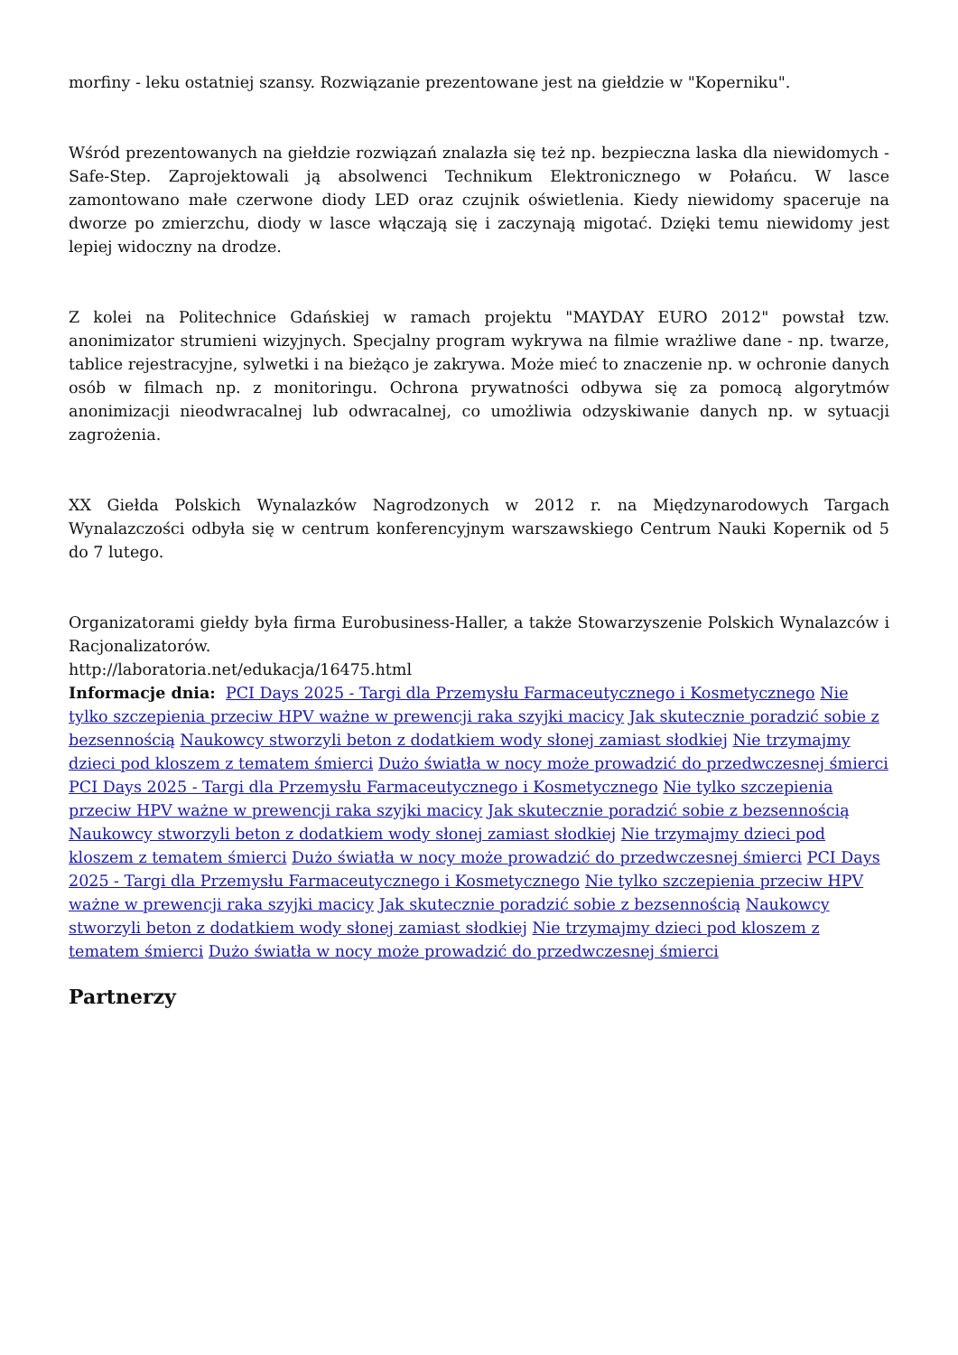morfiny - leku ostatniej szansy. Rozwiązanie prezentowane jest na giełdzie w "Koperniku".
Wśród prezentowanych na giełdzie rozwiązań znalazła się też np. bezpieczna laska dla niewidomych - Safe-Step. Zaprojektowali ją absolwenci Technikum Elektronicznego w Połańcu. W lasce zamontowano małe czerwone diody LED oraz czujnik oświetlenia. Kiedy niewidomy spaceruje na dworze po zmierzchu, diody w lasce włączają się i zaczynają migotać. Dzięki temu niewidomy jest lepiej widoczny na drodze.
Z kolei na Politechnice Gdańskiej w ramach projektu "MAYDAY EURO 2012" powstał tzw. anonimizator strumieni wizyjnych. Specjalny program wykrywa na filmie wrażliwe dane - np. twarze, tablice rejestracyjne, sylwetki i na bieżąco je zakrywa. Może mieć to znaczenie np. w ochronie danych osób w filmach np. z monitoringu. Ochrona prywatności odbywa się za pomocą algorytmów anonimizacji nieodwracalnej lub odwracalnej, co umożliwia odzyskiwanie danych np. w sytuacji zagrożenia.
XX Giełda Polskich Wynalazków Nagrodzonych w 2012 r. na Międzynarodowych Targach Wynalazczości odbyła się w centrum konferencyjnym warszawskiego Centrum Nauki Kopernik od 5 do 7 lutego.
Organizatorami giełdy była firma Eurobusiness-Haller, a także Stowarzyszenie Polskich Wynalazców i Racjonalizatorów.
http://laboratoria.net/edukacja/16475.html
Informacje dnia: PCI Days 2025 - Targi dla Przemysłu Farmaceutycznego i Kosmetycznego Nie tylko szczepienia przeciw HPV ważne w prewencji raka szyjki macicy Jak skutecznie poradzić sobie z bezsennością Naukowcy stworzyli beton z dodatkiem wody słonej zamiast słodkiej Nie trzymajmy dzieci pod kloszem z tematem śmierci Dużo światła w nocy może prowadzić do przedwczesnej śmierci PCI Days 2025 - Targi dla Przemysłu Farmaceutycznego i Kosmetycznego Nie tylko szczepienia przeciw HPV ważne w prewencji raka szyjki macicy Jak skutecznie poradzić sobie z bezsennością Naukowcy stworzyli beton z dodatkiem wody słonej zamiast słodkiej Nie trzymajmy dzieci pod kloszem z tematem śmierci Dużo światła w nocy może prowadzić do przedwczesnej śmierci PCI Days 2025 - Targi dla Przemysłu Farmaceutycznego i Kosmetycznego Nie tylko szczepienia przeciw HPV ważne w prewencji raka szyjki macicy Jak skutecznie poradzić sobie z bezsennością Naukowcy stworzyli beton z dodatkiem wody słonej zamiast słodkiej Nie trzymajmy dzieci pod kloszem z tematem śmierci Dużo światła w nocy może prowadzić do przedwczesnej śmierci
Partnerzy